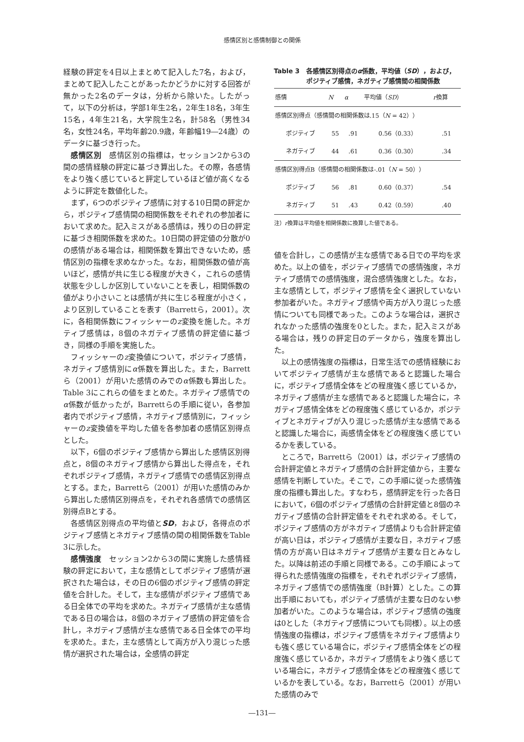感情区別と感情制御との関係
経験の評定を4日以上まとめて記入した7名，および，まとめて記入したことがあったかどうかに対する回答が無かった2名のデータは，分析から除いた。したがって，以下の分析は，学部1年生2名，2年生18名，3年生15名，4年生21名，大学院生2名，計58名（男性34名，女性24名，平均年齢20.9歳，年齢幅19―24歳）のデータに基づき行った。
感情区別　感情区別の指標は，セッション2から3の間の感情経験の評定に基づき算出した。その際，各感情をより強く感じていると評定しているほど値が高くなるように評定を数値化した。
まず，6つのポジティブ感情に対する10日間の評定から，ポジティブ感情間の相関係数をそれぞれの参加者において求めた。記入ミスがある感情は，残りの日の評定に基づき相関係数を求めた。10日間の評定値の分散が0の感情がある場合は，相関係数を算出できないため，感情区別の指標を求めなかった。なお，相関係数の値が高いほど，感情が共に生じる程度が大きく，これらの感情状態を少ししか区別していないことを表し，相関係数の値がより小さいことは感情が共に生じる程度が小さく，より区別していることを表す（Barrettら，2001）。次に，各相関係数にフィッシャーのz変換を施した。ネガティブ感情は，8個のネガティブ感情の評定値に基づき，同様の手順を実施した。
フィッシャーのz変換値について，ポジティブ感情，ネガティブ感情別にα係数を算出した。また，Barrettら（2001）が用いた感情のみでのα係数も算出した。Table 3にこれらの値をまとめた。ネガティブ感情でのα係数が低かったが，Barrettらの手順に従い，各参加者内でポジティブ感情，ネガティブ感情別に，フィッシャーのz変換値を平均した値を各参加者の感情区別得点とした。
以下，6個のポジティブ感情から算出した感情区別得点と，8個のネガティブ感情から算出した得点を，それぞれポジティブ感情，ネガティブ感情での感情区別得点とする。また，Barrettら（2001）が用いた感情のみから算出した感情区別得点を，それぞれ各感情での感情区別得点Bとする。
各感情区別得点の平均値とSD，および，各得点のポジティブ感情とネガティブ感情の間の相関係数をTable 3に示した。
感情強度　セッション2から3の間に実施した感情経験の評定において，主な感情としてポジティブ感情が選択された場合は，その日の6個のポジティブ感情の評定値を合計した。そして，主な感情がポジティブ感情である日全体での平均を求めた。ネガティブ感情が主な感情である日の場合は，8個のネガティブ感情の評定値を合計し，ネガティブ感情が主な感情である日全体での平均を求めた。また，主な感情として両方が入り混じった感情が選択された場合は，全感情の評定
Table 3　各感情区別得点のα係数，平均値（SD），および，
　　　　　ポジティブ感情，ネガティブ感情間の相関係数
| 感情 | N | α | 平均値（ SD ） | r 換算 |
| --- | --- | --- | --- | --- |
| 感情区別得点（感情間の相関係数は.15（ N = 42）） | | | | |
| ポジティブ | 55 | .91 | 0.56（0.33） | .51 |
| ネガティブ | 44 | .61 | 0.36（0.30） | .34 |
| 感情区別得点B（感情間の相関係数は-.01（ N = 50）） | | | | |
| ポジティブ | 56 | .81 | 0.60（0.37） | .54 |
| ネガティブ | 51 | .43 | 0.42（0.59） | .40 |
注）r換算は平均値を相関係数に換算した値である。
値を合計し，この感情が主な感情である日での平均を求めた。以上の値を，ポジティブ感情での感情強度，ネガティブ感情での感情強度，混合感情強度とした。なお，主な感情として，ポジティブ感情を全く選択していない参加者がいた。ネガティブ感情や両方が入り混じった感情についても同様であった。このような場合は，選択されなかった感情の強度を0とした。また，記入ミスがある場合は，残りの評定日のデータから，強度を算出した。
以上の感情強度の指標は，日常生活での感情経験においてポジティブ感情が主な感情であると認識した場合に，ポジティブ感情全体をどの程度強く感じているか，ネガティブ感情が主な感情であると認識した場合に，ネガティブ感情全体をどの程度強く感じているか，ポジティブとネガティブが入り混じった感情が主な感情であると認識した場合に，両感情全体をどの程度強く感じているかを表している。
ところで，Barrettら（2001）は，ポジティブ感情の合計評定値とネガティブ感情の合計評定値から，主要な感情を判断していた。そこで，この手順に従った感情強度の指標も算出した。すなわち，感情評定を行った各日において，6個のポジティブ感情の合計評定値と8個のネガティブ感情の合計評定値をそれぞれ求める。そして，ポジティブ感情の方がネガティブ感情よりも合計評定値が高い日は，ポジティブ感情が主要な日，ネガティブ感情の方が高い日はネガティブ感情が主要な日とみなした。以降は前述の手順と同様である。この手順によって得られた感情強度の指標を，それぞれポジティブ感情，ネガティブ感情での感情強度（B計算）とした。この算出手順においても，ポジティブ感情が主要な日のない参加者がいた。このような場合は，ポジティブ感情の強度は0とした（ネガティブ感情についても同様）。以上の感情強度の指標は，ポジティブ感情をネガティブ感情よりも強く感じている場合に，ポジティブ感情全体をどの程度強く感じているか，ネガティブ感情をより強く感じている場合に，ネガティブ感情全体をどの程度強く感じているかを表している。なお，Barrettら（2001）が用いた感情のみで
―131―